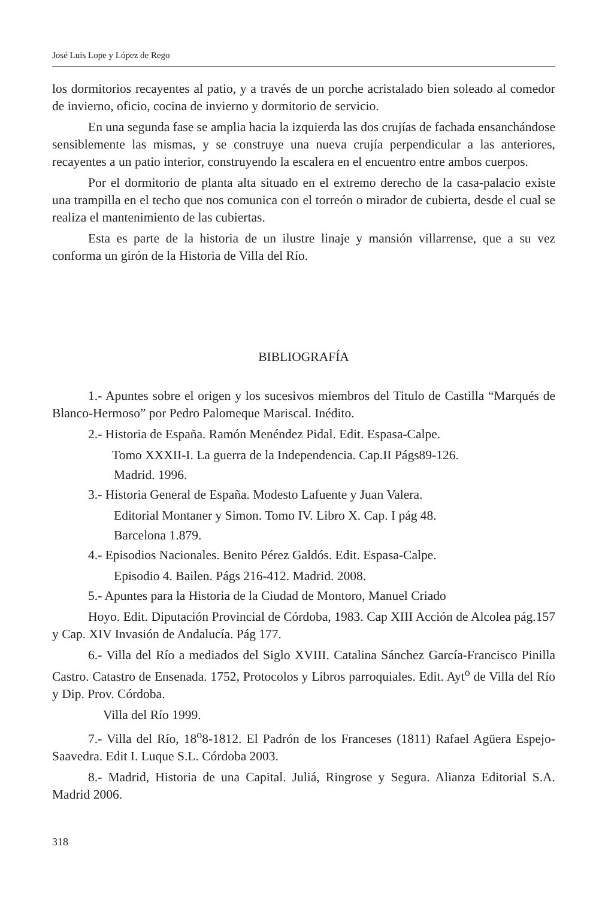José Luis Lope y López de Rego
los dormitorios recayentes al patio, y a través de un porche acristalado bien soleado al comedor de invierno, oficio, cocina de invierno y dormitorio de servicio.
En una segunda fase se amplia hacia la izquierda las dos crujías de fachada ensanchándose sensiblemente las mismas, y se construye una nueva crujía perpendicular a las anteriores, recayentes a un patio interior, construyendo la escalera en el encuentro entre ambos cuerpos.
Por el dormitorio de planta alta situado en el extremo derecho de la casa-palacio existe una trampilla en el techo que nos comunica con el torreón o mirador de cubierta, desde el cual se realiza el mantenimiento de las cubiertas.
Esta es parte de la historia de un ilustre linaje y mansión villarrense, que a su vez conforma un girón de la Historia de Villa del Río.
BIBLIOGRAFÍA
1.- Apuntes sobre el origen y los sucesivos miembros del Titulo de Castilla “Marqués de Blanco-Hermoso” por Pedro Palomeque Mariscal. Inédito.
2.- Historia de España. Ramón Menéndez Pidal. Edit. Espasa-Calpe.
Tomo XXXII-I. La guerra de la Independencia. Cap.II Págs89-126.
Madrid. 1996.
3.- Historia General de España. Modesto Lafuente y Juan Valera.
Editorial Montaner y Simon. Tomo IV. Libro X. Cap. I pág 48.
Barcelona 1.879.
4.- Episodios Nacionales. Benito Pérez Galdós. Edit. Espasa-Calpe.
Episodio 4. Bailen. Págs 216-412. Madrid. 2008.
5.- Apuntes para la Historia de la Ciudad de Montoro, Manuel Criado
Hoyo. Edit. Diputación Provincial de Córdoba, 1983. Cap XIII Acción de Alcolea pág.157 y Cap. XIV Invasión de Andalucía. Pág 177.
6.- Villa del Río a mediados del Siglo XVIII. Catalina Sánchez García-Francisco Pinilla Castro. Catastro de Ensenada. 1752, Protocolos y Libros parroquiales. Edit. Ayt<sup>o</sup> de Villa del Río y Dip. Prov. Córdoba.
Villa del Río 1999.
7.- Villa del Río, 18<sup>o</sup>8-1812. El Padrón de los Franceses (1811) Rafael Agüera Espejo-Saavedra. Edit I. Luque S.L. Córdoba 2003.
8.- Madrid, Historia de una Capital. Juliá, Ringrose y Segura. Alianza Editorial S.A. Madrid 2006.
318